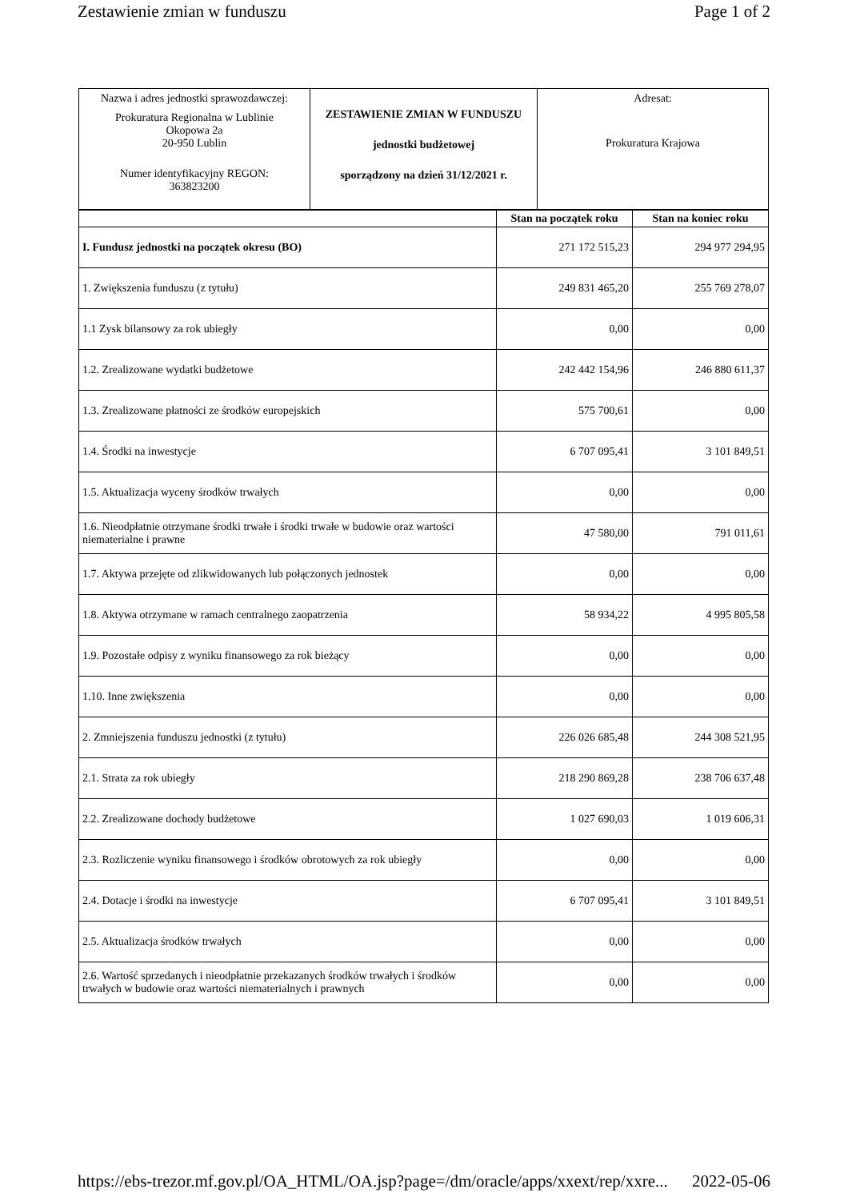Zestawienie zmian w funduszu Page 1 of 2
| Nazwa i adres jednostki sprawozdawczej: Prokuratura Regionalna w Lublinie Okopowa 2a 20-950 Lublin Numer identyfikacyjny REGON: 363823200 | ZESTAWIENIE ZMIAN W FUNDUSZU jednostki budżetowej sporządzony na dzień 31/12/2021 r. | Adresat: Prokuratura Krajowa |
| | Stan na początek roku | Stan na koniec roku |
| --- | --- | --- |
| I. Fundusz jednostki na początek okresu (BO) | 271 172 515,23 | 294 977 294,95 |
| 1. Zwiększenia funduszu (z tytułu) | 249 831 465,20 | 255 769 278,07 |
| 1.1 Zysk bilansowy za rok ubiegły | 0,00 | 0,00 |
| 1.2. Zrealizowane wydatki budżetowe | 242 442 154,96 | 246 880 611,37 |
| 1.3. Zrealizowane płatności ze środków europejskich | 575 700,61 | 0,00 |
| 1.4. Środki na inwestycje | 6 707 095,41 | 3 101 849,51 |
| 1.5. Aktualizacja wyceny środków trwałych | 0,00 | 0,00 |
| 1.6. Nieodpłatnie otrzymane środki trwałe i środki trwałe w budowie oraz wartości niematerialne i prawne | 47 580,00 | 791 011,61 |
| 1.7. Aktywa przejęte od zlikwidowanych lub połączonych jednostek | 0,00 | 0,00 |
| 1.8. Aktywa otrzymane w ramach centralnego zaopatrzenia | 58 934,22 | 4 995 805,58 |
| 1.9. Pozostałe odpisy z wyniku finansowego za rok bieżący | 0,00 | 0,00 |
| 1.10. Inne zwiększenia | 0,00 | 0,00 |
| 2. Zmniejszenia funduszu jednostki (z tytułu) | 226 026 685,48 | 244 308 521,95 |
| 2.1. Strata za rok ubiegły | 218 290 869,28 | 238 706 637,48 |
| 2.2. Zrealizowane dochody budżetowe | 1 027 690,03 | 1 019 606,31 |
| 2.3. Rozliczenie wyniku finansowego i środków obrotowych za rok ubiegły | 0,00 | 0,00 |
| 2.4. Dotacje i środki na inwestycje | 6 707 095,41 | 3 101 849,51 |
| 2.5. Aktualizacja środków trwałych | 0,00 | 0,00 |
| 2.6. Wartość sprzedanych i nieodpłatnie przekazanych środków trwałych i środków trwałych w budowie oraz wartości niematerialnych i prawnych | 0,00 | 0,00 |
https://ebs-trezor.mf.gov.pl/OA_HTML/OA.jsp?page=/dm/oracle/apps/xxext/rep/xxre... 2022-05-06